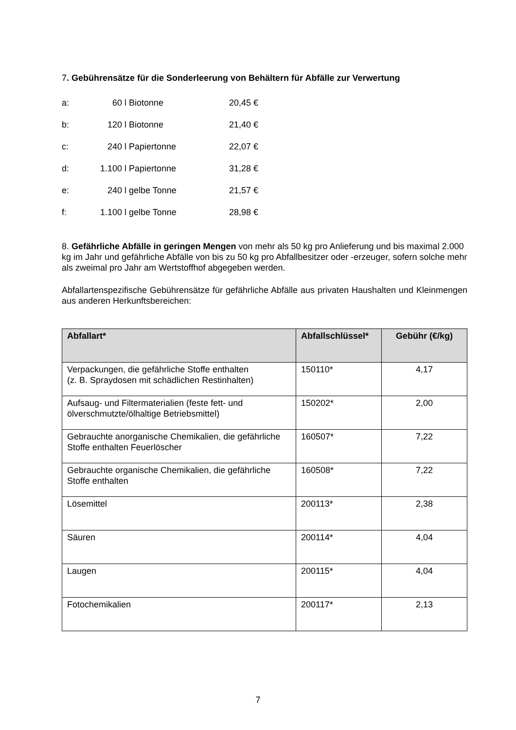7. Gebührensätze für die Sonderleerung von Behältern für Abfälle zur Verwertung
| a: | 60 | l Biotonne | 20,45 € |
| b: | 120 | l Biotonne | 21,40 € |
| c: | 240 | l Papiertonne | 22,07 € |
| d: | 1.100 | l Papiertonne | 31,28 € |
| e: | 240 | l gelbe Tonne | 21,57 € |
| f: | 1.100 | l gelbe Tonne | 28,98 € |
8. Gefährliche Abfälle in geringen Mengen von mehr als 50 kg pro Anlieferung und bis maximal 2.000 kg im Jahr und gefährliche Abfälle von bis zu 50 kg pro Abfallbesitzer oder -erzeuger, sofern solche mehr als zweimal pro Jahr am Wertstoffhof abgegeben werden.
Abfallartenspezifische Gebührensätze für gefährliche Abfälle aus privaten Haushalten und Kleinmengen aus anderen Herkunftsbereichen:
| Abfallart* | Abfallschlüssel* | Gebühr (€/kg) |
| --- | --- | --- |
| Verpackungen, die gefährliche Stoffe enthalten (z. B. Spraydosen mit schädlichen Restinhalten) | 150110* | 4,17 |
| Aufsaug- und Filtermaterialien (feste fett- und ölverschmutzte/ölhaltige Betriebsmittel) | 150202* | 2,00 |
| Gebrauchte anorganische Chemikalien, die gefährliche Stoffe enthalten Feuerlöscher | 160507* | 7,22 |
| Gebrauchte organische Chemikalien, die gefährliche Stoffe enthalten | 160508* | 7,22 |
| Lösemittel | 200113* | 2,38 |
| Säuren | 200114* | 4,04 |
| Laugen | 200115* | 4,04 |
| Fotochemikalien | 200117* | 2,13 |
7